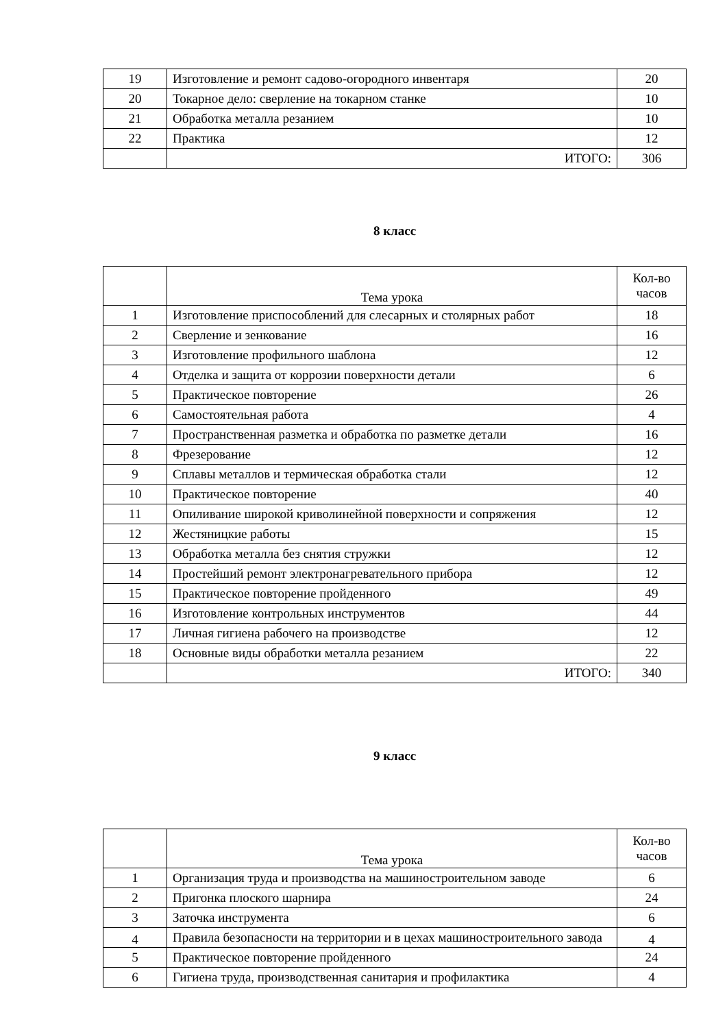| 19 | Изготовление и ремонт садово-огородного инвентаря | 20 |
| 20 | Токарное дело: сверление на токарном станке | 10 |
| 21 | Обработка металла резанием | 10 |
| 22 | Практика | 12 |
| | ИТОГО: | 306 |
8 класс
| | Тема урока | Кол-во часов |
| 1 | Изготовление приспособлений для слесарных и столярных работ | 18 |
| 2 | Сверление и зенкование | 16 |
| 3 | Изготовление профильного шаблона | 12 |
| 4 | Отделка и защита от коррозии поверхности детали | 6 |
| 5 | Практическое повторение | 26 |
| 6 | Самостоятельная работа | 4 |
| 7 | Пространственная разметка и обработка по разметке детали | 16 |
| 8 | Фрезерование | 12 |
| 9 | Сплавы металлов и термическая обработка стали | 12 |
| 10 | Практическое повторение | 40 |
| 11 | Опиливание широкой криволинейной поверхности и сопряжения | 12 |
| 12 | Жестяницкие работы | 15 |
| 13 | Обработка металла без снятия стружки | 12 |
| 14 | Простейший ремонт электронагревательного прибора | 12 |
| 15 | Практическое повторение пройденного | 49 |
| 16 | Изготовление контрольных инструментов | 44 |
| 17 | Личная гигиена рабочего на производстве | 12 |
| 18 | Основные виды обработки металла резанием | 22 |
| | ИТОГО: | 340 |
9 класс
| | Тема урока | Кол-во часов |
| 1 | Организация труда и производства на машиностроительном заводе | 6 |
| 2 | Пригонка плоского шарнира | 24 |
| 3 | Заточка инструмента | 6 |
| 4 | Правила безопасности на территории и в цехах машиностроительного завода | 4 |
| 5 | Практическое повторение пройденного | 24 |
| 6 | Гигиена труда, производственная санитария и профилактика | 4 |